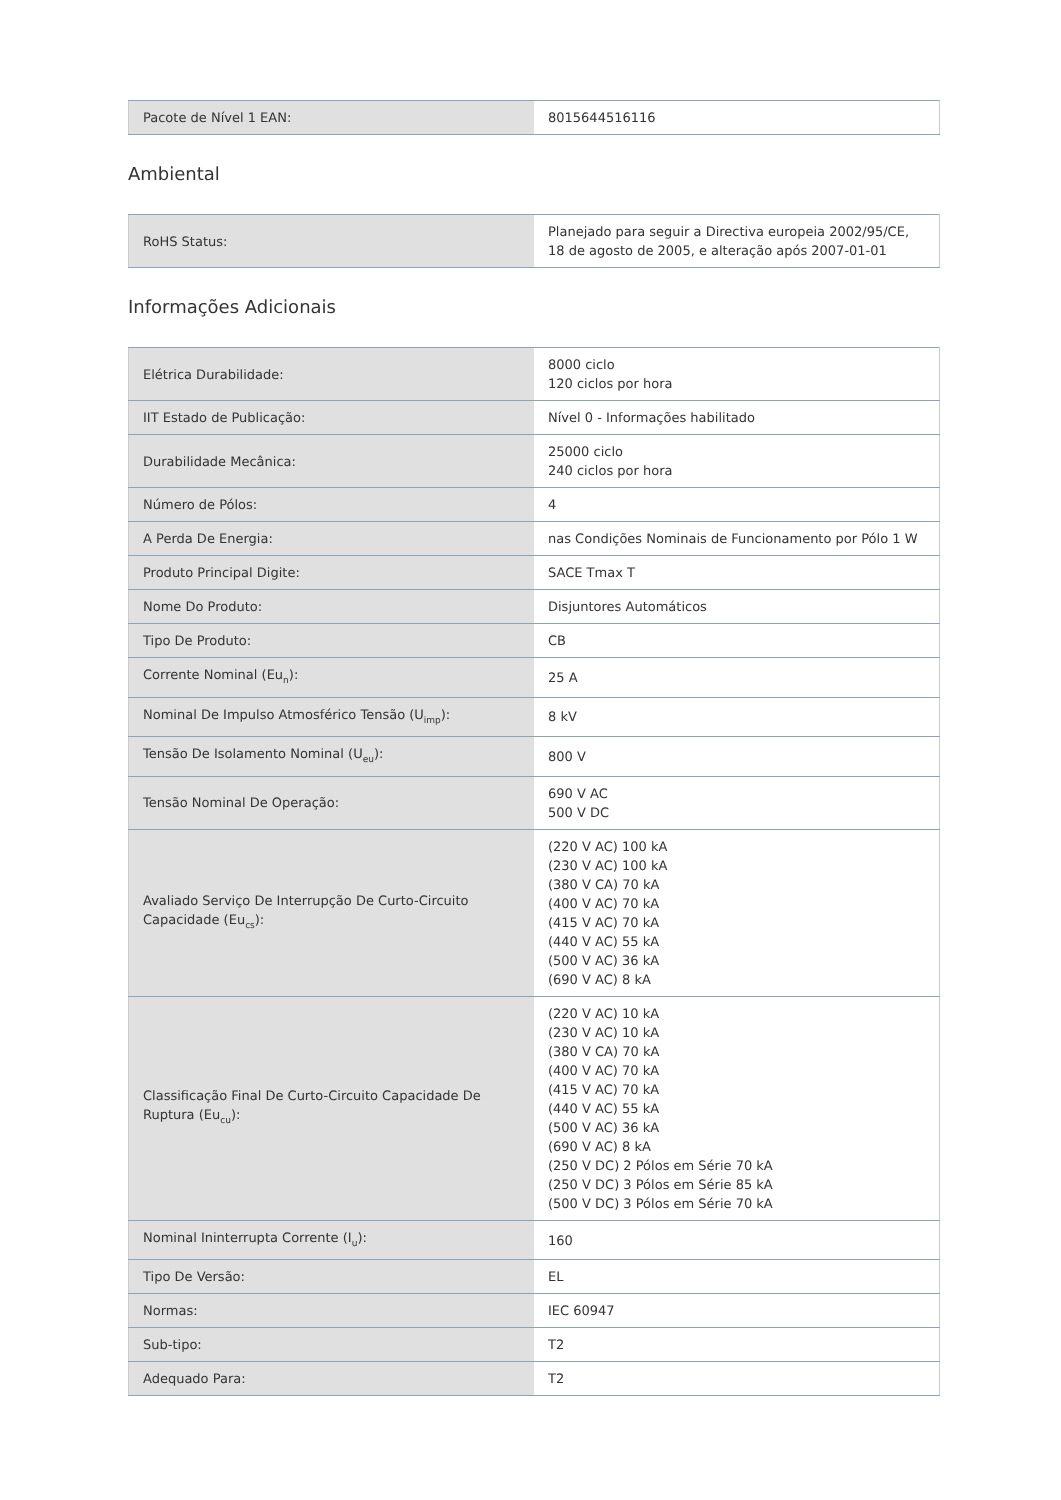| Pacote de Nível 1 EAN: | 8015644516116 |
Ambiental
| RoHS Status: | Planejado para seguir a Directiva europeia 2002/95/CE, 18 de agosto de 2005, e alteração após 2007-01-01 |
Informações Adicionais
| Elétrica Durabilidade: | 8000 ciclo 120 ciclos por hora |
| IIT Estado de Publicação: | Nível 0 - Informações habilitado |
| Durabilidade Mecânica: | 25000 ciclo 240 ciclos por hora |
| Número de Pólos: | 4 |
| A Perda De Energia: | nas Condições Nominais de Funcionamento por Pólo 1 W |
| Produto Principal Digite: | SACE Tmax T |
| Nome Do Produto: | Disjuntores Automáticos |
| Tipo De Produto: | CB |
| Corrente Nominal (Eu<sub>n</sub>): | 25 A |
| Nominal De Impulso Atmosférico Tensão (U<sub>imp</sub>): | 8 kV |
| Tensão De Isolamento Nominal (U<sub>eu</sub>): | 800 V |
| Tensão Nominal De Operação: | 690 V AC 500 V DC |
| Avaliado Serviço De Interrupção De Curto-Circuito Capacidade (Eu<sub>cs</sub>): | (220 V AC) 100 kA (230 V AC) 100 kA (380 V CA) 70 kA (400 V AC) 70 kA (415 V AC) 70 kA (440 V AC) 55 kA (500 V AC) 36 kA (690 V AC) 8 kA |
| Classificação Final De Curto-Circuito Capacidade De Ruptura (Eu<sub>cu</sub>): | (220 V AC) 10 kA (230 V AC) 10 kA (380 V CA) 70 kA (400 V AC) 70 kA (415 V AC) 70 kA (440 V AC) 55 kA (500 V AC) 36 kA (690 V AC) 8 kA (250 V DC) 2 Pólos em Série 70 kA (250 V DC) 3 Pólos em Série 85 kA (500 V DC) 3 Pólos em Série 70 kA |
| Nominal Ininterrupta Corrente (I<sub>u</sub>): | 160 |
| Tipo De Versão: | EL |
| Normas: | IEC 60947 |
| Sub-tipo: | T2 |
| Adequado Para: | T2 |